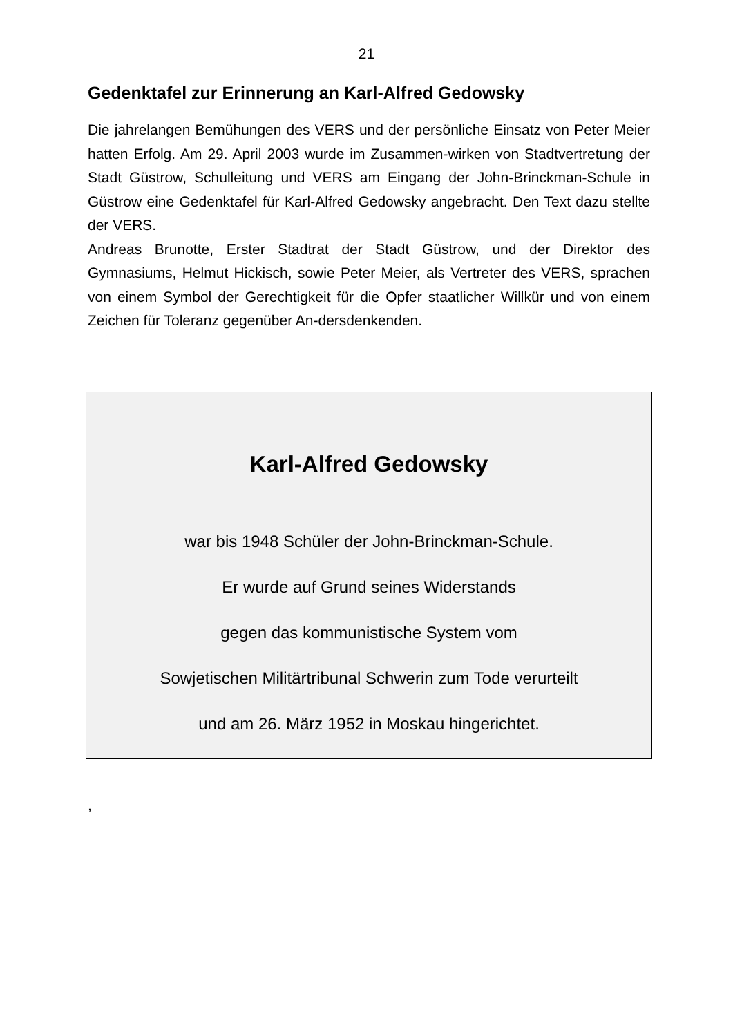21
Gedenktafel zur Erinnerung an Karl-Alfred Gedowsky
Die jahrelangen Bemühungen des VERS und der persönliche Einsatz von Peter Meier hatten Erfolg. Am 29. April 2003 wurde im Zusammen-wirken von Stadtvertretung der Stadt Güstrow, Schulleitung und VERS am Eingang der John-Brinckman-Schule in Güstrow eine Gedenktafel für Karl-Alfred Gedowsky angebracht. Den Text dazu stellte der VERS.
Andreas Brunotte, Erster Stadtrat der Stadt Güstrow, und der Direktor des Gymnasiums, Helmut Hickisch, sowie Peter Meier, als Vertreter des VERS, sprachen von einem Symbol der Gerechtigkeit für die Opfer staatlicher Willkür und von einem Zeichen für Toleranz gegenüber An-dersdenkenden.
Karl-Alfred Gedowsky
war bis 1948 Schüler der John-Brinckman-Schule.
Er wurde auf Grund seines Widerstands
gegen das kommunistische System vom
Sowjetischen Militärtribunal Schwerin zum Tode verurteilt
und am 26. März 1952 in Moskau hingerichtet.
,